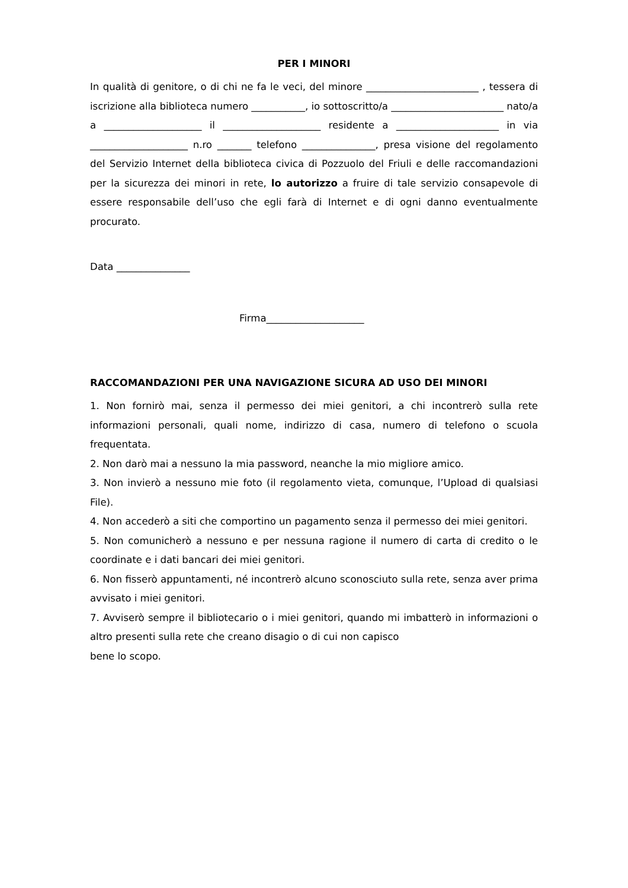PER I MINORI
In qualità di genitore, o di chi ne fa le veci, del minore _______________________ , tessera di iscrizione alla biblioteca numero ___________, io sottoscritto/a _______________________ nato/a a ____________________ il ____________________ residente a _____________________ in via ____________________ n.ro _______ telefono _______________, presa visione del regolamento del Servizio Internet della biblioteca civica di Pozzuolo del Friuli e delle raccomandazioni per la sicurezza dei minori in rete, lo autorizzo a fruire di tale servizio consapevole di essere responsabile dell’uso che egli farà di Internet e di ogni danno eventualmente procurato.
Data _______________
Firma____________________
RACCOMANDAZIONI PER UNA NAVIGAZIONE SICURA AD USO DEI MINORI
1. Non fornirò mai, senza il permesso dei miei genitori, a chi incontrerò sulla rete informazioni personali, quali nome, indirizzo di casa, numero di telefono o scuola frequentata.
2. Non darò mai a nessuno la mia password, neanche la mio migliore amico.
3. Non invierò a nessuno mie foto (il regolamento vieta, comunque, l’Upload di qualsiasi File).
4. Non accederò a siti che comportino un pagamento senza il permesso dei miei genitori.
5. Non comunicherò a nessuno e per nessuna ragione il numero di carta di credito o le coordinate e i dati bancari dei miei genitori.
6. Non fisserò appuntamenti, né incontrerò alcuno sconosciuto sulla rete, senza aver prima avvisato i miei genitori.
7. Avviserò sempre il bibliotecario o i miei genitori, quando mi imbatterò in informazioni o altro presenti sulla rete che creano disagio o di cui non capisco
bene lo scopo.